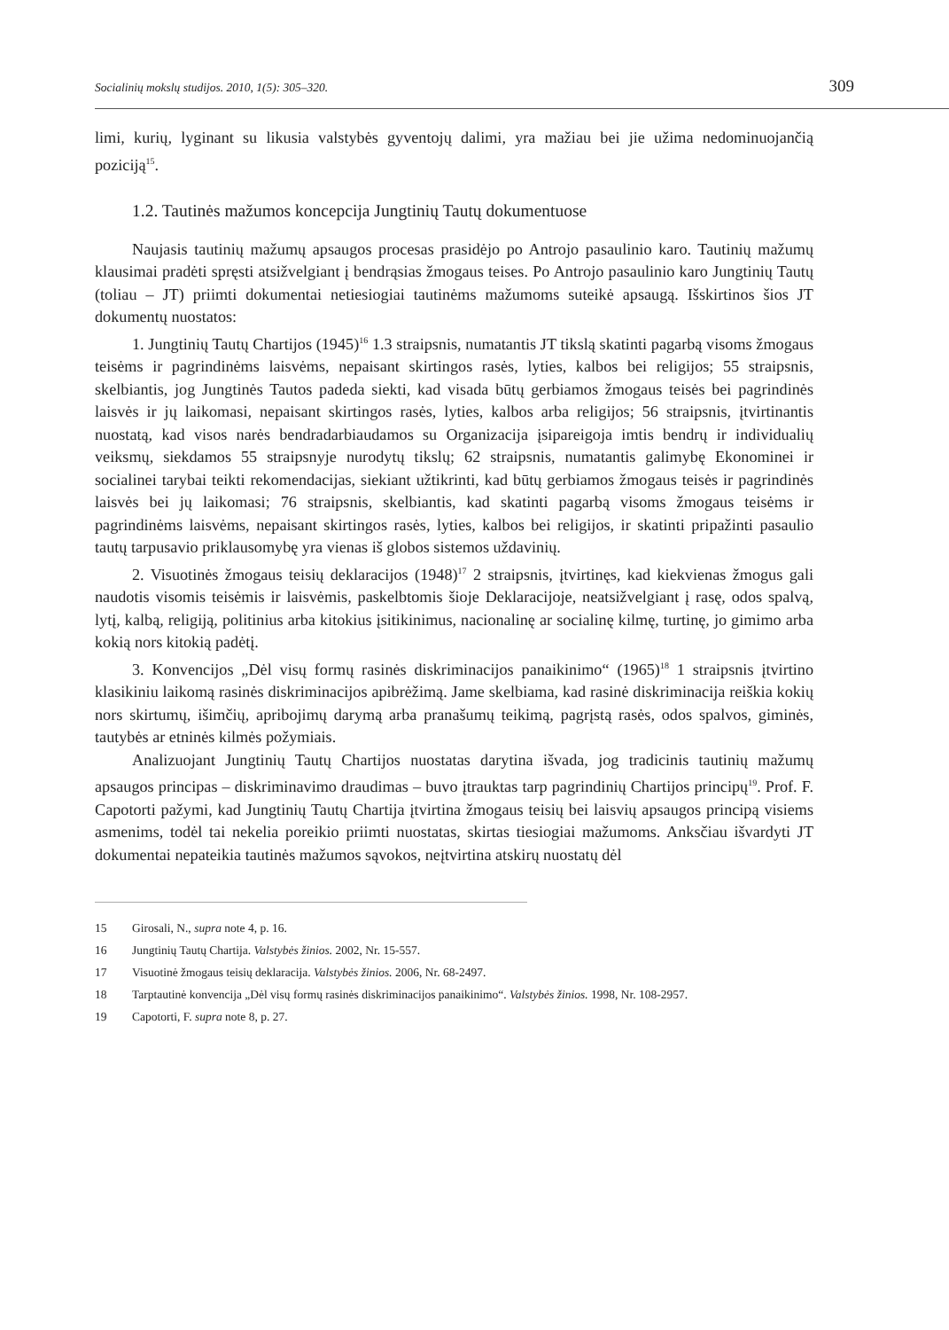Socialinių mokslų studijos. 2010, 1(5): 305–320. 309
limi, kurių, lyginant su likusia valstybės gyventojų dalimi, yra mažiau bei jie užima nedominuojančią poziciją<sup>15</sup>.
1.2. Tautinės mažumos koncepcija Jungtinių Tautų dokumentuose
Naujasis tautinių mažumų apsaugos procesas prasidėjo po Antrojo pasaulinio karo. Tautinių mažumų klausimai pradėti spręsti atsižvelgiant į bendrąsias žmogaus teises. Po Antrojo pasaulinio karo Jungtinių Tautų (toliau – JT) priimti dokumentai netiesiogiai tautinėms mažumoms suteikė apsaugą. Išskirtinos šios JT dokumentų nuostatos:
1. Jungtinių Tautų Chartijos (1945)<sup>16</sup> 1.3 straipsnis, numatantis JT tikslą skatinti pagarbą visoms žmogaus teisėms ir pagrindinėms laisvėms, nepaisant skirtingos rasės, lyties, kalbos bei religijos; 55 straipsnis, skelbiantis, jog Jungtinės Tautos padeda siekti, kad visada būtų gerbiamos žmogaus teisės bei pagrindinės laisvės ir jų laikomasi, nepaisant skirtingos rasės, lyties, kalbos arba religijos; 56 straipsnis, įtvirtinantis nuostatą, kad visos narės bendradarbiaudamos su Organizacija įsipareigoja imtis bendrų ir individualių veiksmų, siekdamos 55 straipsnyje nurodytų tikslų; 62 straipsnis, numatantis galimybę Ekonominei ir socialinei tarybai teikti rekomendacijas, siekiant užtikrinti, kad būtų gerbiamos žmogaus teisės ir pagrindinės laisvės bei jų laikomasi; 76 straipsnis, skelbiantis, kad skatinti pagarbą visoms žmogaus teisėms ir pagrindinėms laisvėms, nepaisant skirtingos rasės, lyties, kalbos bei religijos, ir skatinti pripažinti pasaulio tautų tarpusavio priklausomybę yra vienas iš globos sistemos uždavinių.
2. Visuotinės žmogaus teisių deklaracijos (1948)<sup>17</sup> 2 straipsnis, įtvirtinęs, kad kiekvienas žmogus gali naudotis visomis teisėmis ir laisvėmis, paskelbtomis šioje Deklaracijoje, neatsižvelgiant į rasę, odos spalvą, lytį, kalbą, religiją, politinius arba kitokius įsitikinimus, nacionalinę ar socialinę kilmę, turtinę, jo gimimo arba kokią nors kitokią padėtį.
3. Konvencijos „Dėl visų formų rasinės diskriminacijos panaikinimo“ (1965)<sup>18</sup> 1 straipsnis įtvirtino klasikiniu laikomą rasinės diskriminacijos apibrėžimą. Jame skelbiama, kad rasinė diskriminacija reiškia kokių nors skirtumų, išimčių, apribojimų darymą arba pranašumų teikimą, pagrįstą rasės, odos spalvos, giminės, tautybės ar etninės kilmės požymiais.
Analizuojant Jungtinių Tautų Chartijos nuostatas darytina išvada, jog tradicinis tautinių mažumų apsaugos principas – diskriminavimo draudimas – buvo įtrauktas tarp pagrindinių Chartijos principų<sup>19</sup>. Prof. F. Capotorti pažymi, kad Jungtinių Tautų Chartija įtvirtina žmogaus teisių bei laisvių apsaugos principą visiems asmenims, todėl tai nekelia poreikio priimti nuostatas, skirtas tiesiogiai mažumoms. Anksčiau išvardyti JT dokumentai nepateikia tautinės mažumos sąvokos, neįtvirtina atskirų nuostatų dėl
15 Girosali, N., supra note 4, p. 16.
16 Jungtinių Tautų Chartija. Valstybės žinios. 2002, Nr. 15-557.
17 Visuotinė žmogaus teisių deklaracija. Valstybės žinios. 2006, Nr. 68-2497.
18 Tarptautinė konvencija „Dėl visų formų rasinės diskriminacijos panaikinimo“. Valstybės žinios. 1998, Nr. 108-2957.
19 Capotorti, F. supra note 8, p. 27.